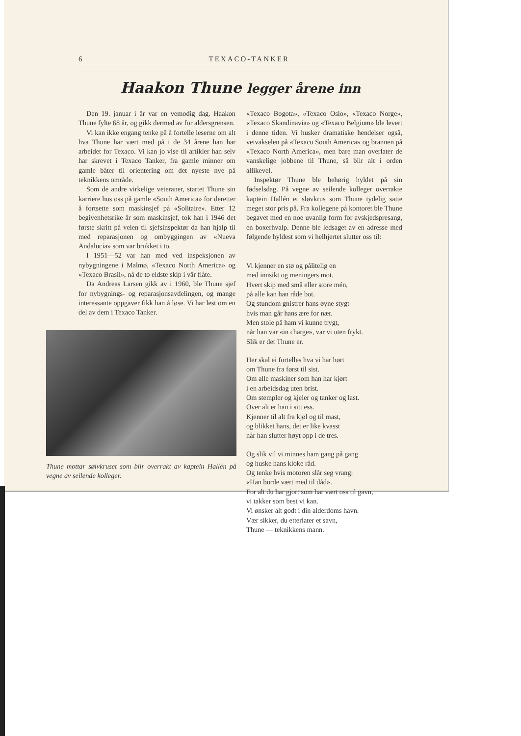6 TEXACO-TANKER
Haakon Thune legger årene inn
Den 19. januar i år var en vemodig dag. Haakon Thune fylte 68 år, og gikk dermed av for aldersgrensen.
Vi kan ikke engang tenke på å fortelle leserne om alt hva Thune har vært med på i de 34 årene han har arbeidet for Texaco. Vi kan jo vise til artikler han selv har skrevet i Texaco Tanker, fra gamle minner om gamle båter til orientering om det nyeste nye på teknikkens område.
Som de andre virkelige veteraner, startet Thune sin karriere hos oss på gamle «South America» for deretter å fortsette som maskinsjef på «Solitaire». Etter 12 begivenhetsrike år som maskinsjef, tok han i 1946 det første skritt på veien til sjefsinspektør da han hjalp til med reparasjonen og ombyggingen av «Nueva Andalucia» som var brukket i to.
I 1951—52 var han med ved inspeksjonen av nybygningene i Malmø, «Texaco North America» og «Texaco Brasil», nå de to eldste skip i vår flåte.
Da Andreas Larsen gikk av i 1960, ble Thune sjef for nybygnings- og reparasjonsavdelingen, og mange interessante oppgaver fikk han å løse. Vi har lest om en del av dem i Texaco Tanker.
Thune mottar sølvkruset som blir overrakt av kaptein Hallén på vegne av seilende kolleger.
«Texaco Bogota», «Texaco Oslo», «Texaco Norge», «Texaco Skandinavia» og «Texaco Belgium» ble levert i denne tiden. Vi husker dramatiske hendelser også, veivakselen på «Texaco South America» og brannen på «Texaco North America», men bare man overlater de vanskelige jobbene til Thune, så blir alt i orden allikevel.
Inspektør Thune ble behørig hyldet på sin fødselsdag. På vegne av seilende kolleger overrakte kaptein Hallén et sløvkrus som Thune tydelig satte meget stor pris på. Fra kollegene på kontoret ble Thune begavet med en noe uvanlig form for avskjedspresang, en boxerhvalp. Denne ble ledsaget av en adresse med følgende hyldest som vi helhjertet slutter oss til:
Vi kjenner en stø og pålitelig en
med innsikt og meningers mot.
Hvert skip med små eller store mén,
på alle kan han råde bot.
Og stundom gnistrer hans øyne stygt
hvis man går hans ære for nær.
Men stole på ham vi kunne trygt,
når han var «in charge», var vi uten frykt.
Slik er det Thune er.
Her skal ei fortelles hva vi har hørt
om Thune fra først til sist.
Om alle maskiner som han har kjørt
i en arbeidsdag uten brist.
Om stempler og kjeler og tanker og last.
Over alt er han i sitt ess.
Kjenner til alt fra kjøl og til mast,
og blikket hans, det er like kvasst
når han slutter høyt opp i de tres.
Og slik vil vi minnes ham gang på gang
og huske hans kloke råd.
Og tenke hvis motoren slår seg vrang:
«Han burde vært med til dåd».
For alt du har gjort som har vært oss til gavn,
vi takker som best vi kan.
Vi ønsker alt godt i din alderdoms havn.
Vær sikker, du etterlater et savn,
Thune — teknikkens mann.